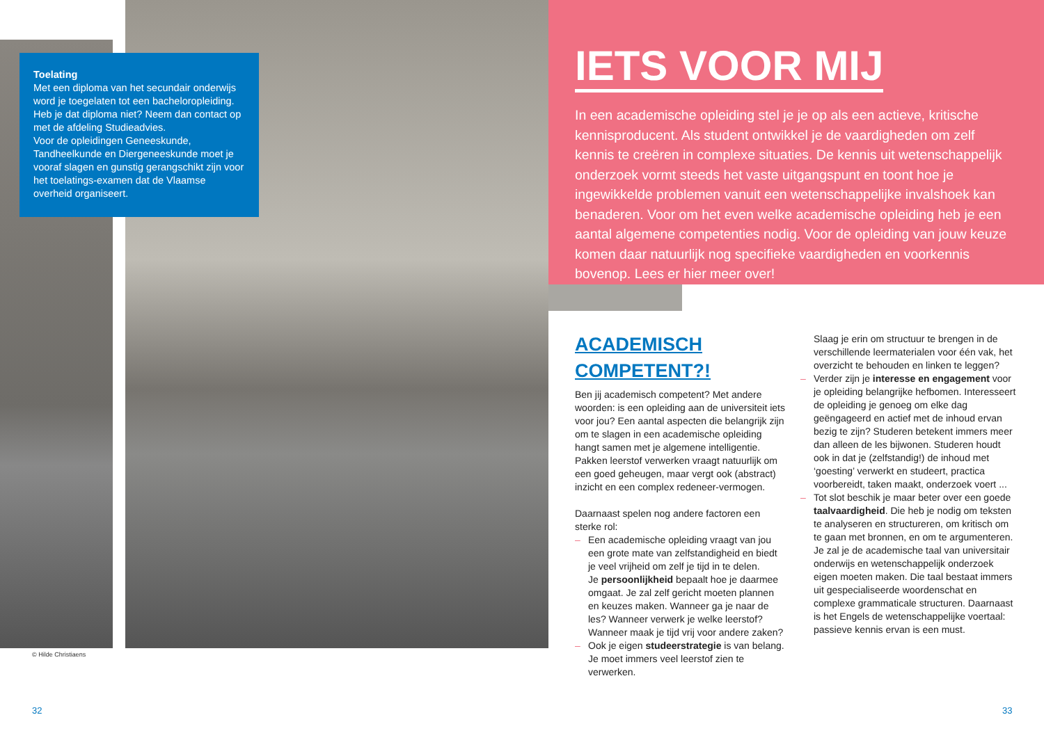Toelating
Met een diploma van het secundair onderwijs word je toegelaten tot een bacheloropleiding. Heb je dat diploma niet? Neem dan contact op met de afdeling Studieadvies.
Voor de opleidingen Geneeskunde, Tandheelkunde en Diergeneeskunde moet je vooraf slagen en gunstig gerangschikt zijn voor het toelatings-examen dat de Vlaamse overheid organiseert.
IETS VOOR MIJ
In een academische opleiding stel je je op als een actieve, kritische kennisproducent. Als student ontwikkel je de vaardigheden om zelf kennis te creëren in complexe situaties. De kennis uit wetenschappelijk onderzoek vormt steeds het vaste uitgangspunt en toont hoe je ingewikkelde problemen vanuit een wetenschappelijke invalshoek kan benaderen. Voor om het even welke academische opleiding heb je een aantal algemene competenties nodig. Voor de opleiding van jouw keuze komen daar natuurlijk nog specifieke vaardigheden en voorkennis bovenop. Lees er hier meer over!
© Hilde Christiaens
ACADEMISCH COMPETENT?!
Ben jij academisch competent? Met andere woorden: is een opleiding aan de universiteit iets voor jou? Een aantal aspecten die belangrijk zijn om te slagen in een academische opleiding hangt samen met je algemene intelligentie. Pakken leerstof verwerken vraagt natuurlijk om een goed geheugen, maar vergt ook (abstract) inzicht en een complex redeneer-vermogen.
Daarnaast spelen nog andere factoren een sterke rol:
– Een academische opleiding vraagt van jou een grote mate van zelfstandigheid en biedt je veel vrijheid om zelf je tijd in te delen.
Je persoonlijkheid bepaalt hoe je daarmee omgaat. Je zal zelf gericht moeten plannen en keuzes maken. Wanneer ga je naar de les? Wanneer verwerk je welke leerstof? Wanneer maak je tijd vrij voor andere zaken?
– Ook je eigen studeerstrategie is van belang. Je moet immers veel leerstof zien te verwerken.
Slaag je erin om structuur te brengen in de verschillende leermaterialen voor één vak, het overzicht te behouden en linken te leggen?
– Verder zijn je interesse en engagement voor je opleiding belangrijke hefbomen. Interesseert de opleiding je genoeg om elke dag geëngageerd en actief met de inhoud ervan bezig te zijn? Studeren betekent immers meer dan alleen de les bijwonen. Studeren houdt ook in dat je (zelfstandig!) de inhoud met ‘goesting’ verwerkt en studeert, practica voorbereidt, taken maakt, onderzoek voert ...
– Tot slot beschik je maar beter over een goede taalvaardigheid. Die heb je nodig om teksten te analyseren en structureren, om kritisch om te gaan met bronnen, en om te argumenteren. Je zal je de academische taal van universitair onderwijs en wetenschappelijk onderzoek eigen moeten maken. Die taal bestaat immers uit gespecialiseerde woordenschat en complexe grammaticale structuren. Daarnaast is het Engels de wetenschappelijke voertaal: passieve kennis ervan is een must.
32 33